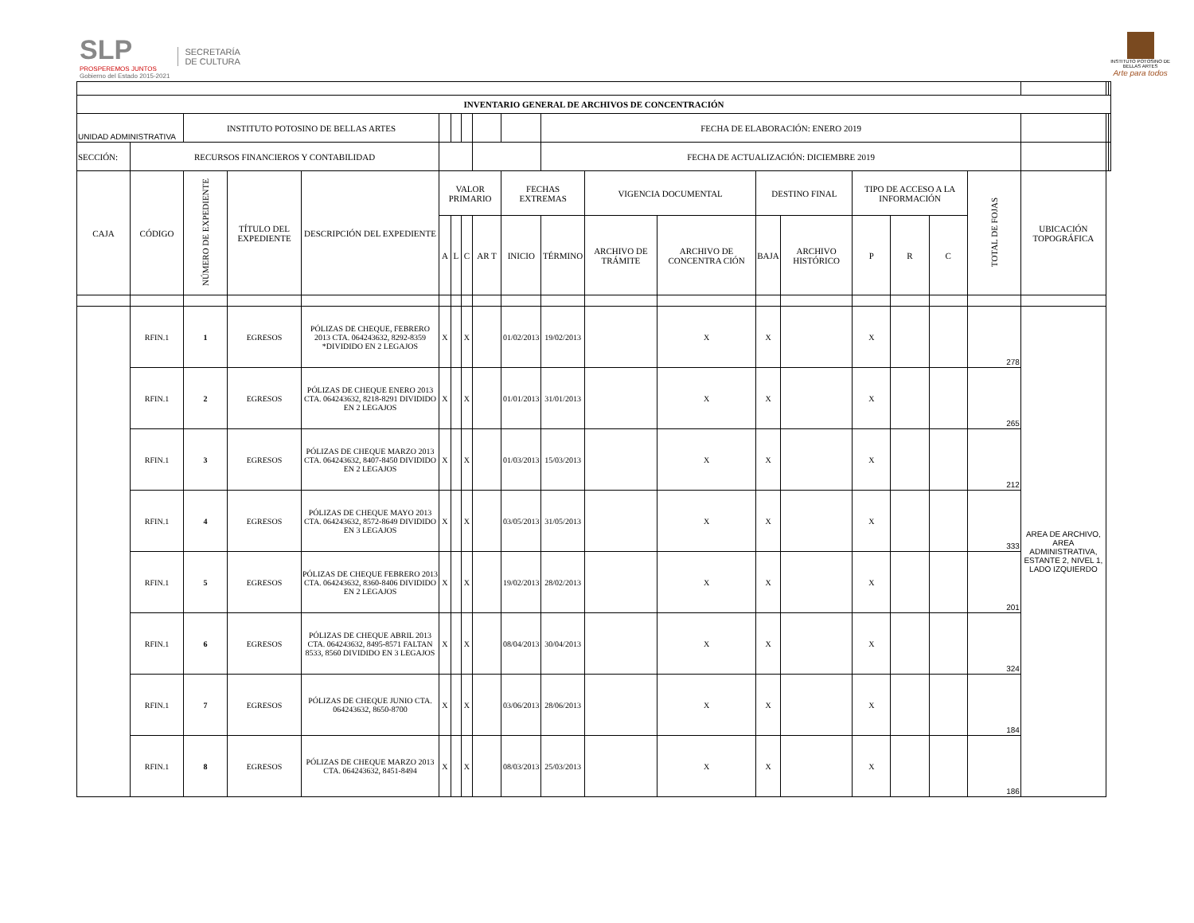SLP
PROSPEREMOS JUNTOS
Gobierno del Estado 2015-2021
SECRETARÍA
DE CULTURA
INSTITUTO POTOSINO DE
BELLAS ARTES
Arte para todos
| INVENTARIO GENERAL DE ARCHIVOS DE CONCENTRACIÓN | | | | | | | | | | | | | | | | | | | | | |
| UNIDAD ADMINISTRATIVA | | INSTITUTO POTOSINO DE BELLAS ARTES | | | | | | | | FECHA DE ELABORACIÓN: ENERO 2019 | | | | | | | | | | | |
| SECCIÓN: | RECURSOS FINANCIEROS Y CONTABILIDAD | | | | | | | | | FECHA DE ACTUALIZACIÓN: DICIEMBRE 2019 | | | | | | | | | | | |
| CAJA | CÓDIGO | NÚMERO DE EXPEDIENTE | TÍTULO DEL EXPEDIENTE | DESCRIPCIÓN DEL EXPEDIENTE | VALOR PRIMARIO | | | | FECHAS EXTREMAS | | VIGENCIA DOCUMENTAL | | DESTINO FINAL | | TIPO DE ACCESO A LA INFORMACIÓN | | | TOTAL DE FOJAS | UBICACIÓN TOPOGRÁFICA | | |
| | | | | | A | L | C | AR T | INICIO | TÉRMINO | ARCHIVO DE TRÁMITE | ARCHIVO DE CONCENTRA CIÓN | BAJA | ARCHIVO HISTÓRICO | P | R | C | | | | |
| | RFIN.1 | 1 | EGRESOS | PÓLIZAS DE CHEQUE, FEBRERO 2013 CTA. 064243632, 8292-8359 *DIVIDIDO EN 2 LEGAJOS | X | | X | | 01/02/2013 | 19/02/2013 | | X | X | | X | | | 278 | AREA DE ARCHIVO, AREA ADMINISTRATIVA, ESTANTE 2, NIVEL 1, LADO IZQUIERDO | | |
| | RFIN.1 | 2 | EGRESOS | PÓLIZAS DE CHEQUE ENERO 2013 CTA. 064243632, 8218-8291 DIVIDIDO EN 2 LEGAJOS | X | | X | | 01/01/2013 | 31/01/2013 | | X | X | | X | | | 265 | | | |
| | RFIN.1 | 3 | EGRESOS | PÓLIZAS DE CHEQUE MARZO 2013 CTA. 064243632, 8407-8450 DIVIDIDO EN 2 LEGAJOS | X | | X | | 01/03/2013 | 15/03/2013 | | X | X | | X | | | 212 | | | |
| | RFIN.1 | 4 | EGRESOS | PÓLIZAS DE CHEQUE MAYO 2013 CTA. 064243632, 8572-8649 DIVIDIDO EN 3 LEGAJOS | X | | X | | 03/05/2013 | 31/05/2013 | | X | X | | X | | | 333 | | | |
| | RFIN.1 | 5 | EGRESOS | PÓLIZAS DE CHEQUE FEBRERO 2013 CTA. 064243632, 8360-8406 DIVIDIDO EN 2 LEGAJOS | X | | X | | 19/02/2013 | 28/02/2013 | | X | X | | X | | | 201 | | | |
| | RFIN.1 | 6 | EGRESOS | PÓLIZAS DE CHEQUE ABRIL 2013 CTA. 064243632, 8495-8571 FALTAN 8533, 8560 DIVIDIDO EN 3 LEGAJOS | X | | X | | 08/04/2013 | 30/04/2013 | | X | X | | X | | | 324 | | | |
| | RFIN.1 | 7 | EGRESOS | PÓLIZAS DE CHEQUE JUNIO CTA. 064243632, 8650-8700 | X | | X | | 03/06/2013 | 28/06/2013 | | X | X | | X | | | 184 | | | |
| | RFIN.1 | 8 | EGRESOS | PÓLIZAS DE CHEQUE MARZO 2013 CTA. 064243632, 8451-8494 | X | | X | | 08/03/2013 | 25/03/2013 | | X | X | | X | | | 186 | | | |